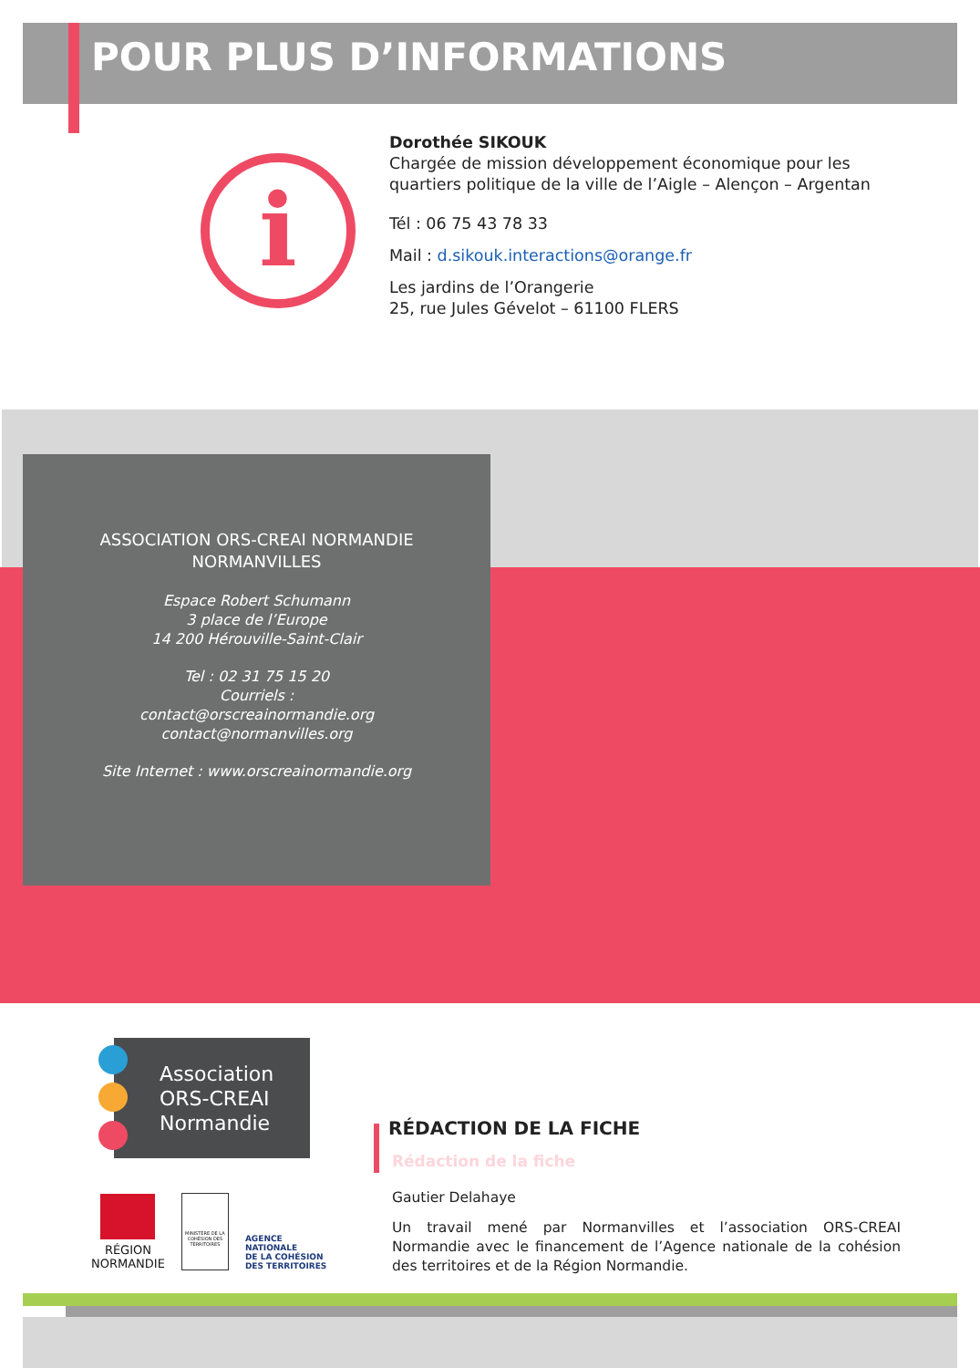POUR PLUS D’INFORMATIONS
i
Dorothée SIKOUK
Chargée de mission développement économique pour les
quartiers politique de la ville de l’Aigle – Alençon – Argentan
Tél : 06 75 43 78 33
Mail : d.sikouk.interactions@orange.fr
Les jardins de l’Orangerie
25, rue Jules Gévelot – 61100 FLERS
ASSOCIATION ORS-CREAI NORMANDIE
NORMANVILLES
Espace Robert Schumann
3 place de l’Europe
14 200 Hérouville-Saint-Clair
Tel : 02 31 75 15 20
Courriels :
contact@orscreainormandie.org
contact@normanvilles.org
Site Internet : www.orscreainormandie.org
Association
ORS-CREAI
Normandie
RÉGION
NORMANDIE
MINISTÈRE DE LA COHÉSION DES TERRITOIRES
AGENCE
NATIONALE
DE LA COHÉSION
DES TERRITOIRES
RÉDACTION DE LA FICHE
Rédaction de la fiche
Gautier Delahaye
Un travail mené par Normanvilles et l’association ORS-CREAI Normandie avec le financement de l’Agence nationale de la cohésion des territoires et de la Région Normandie.